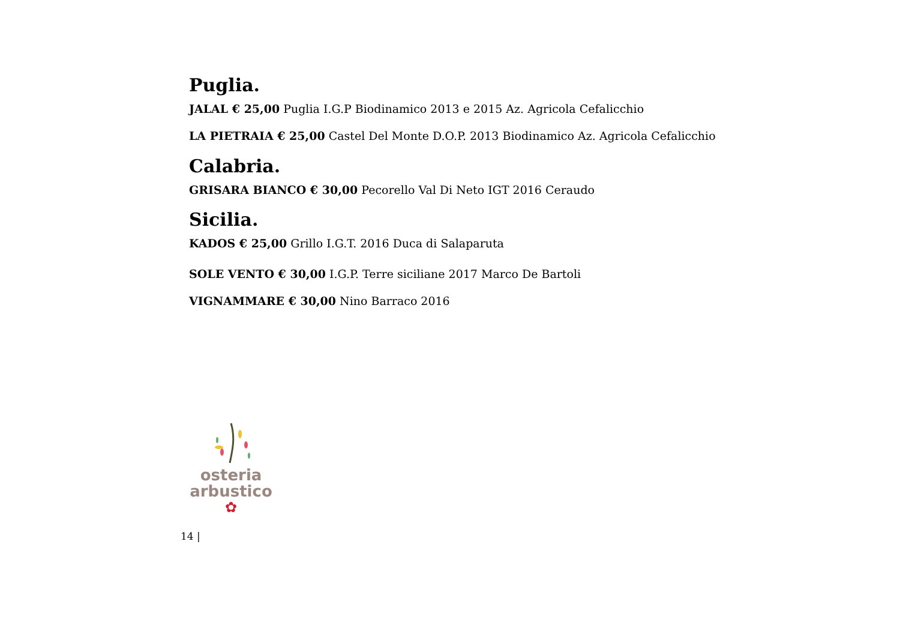Puglia.
JALAL € 25,00 Puglia I.G.P Biodinamico 2013 e 2015 Az. Agricola Cefalicchio
LA PIETRAIA € 25,00 Castel Del Monte D.O.P. 2013 Biodinamico Az. Agricola Cefalicchio
Calabria.
GRISARA BIANCO € 30,00 Pecorello Val Di Neto IGT 2016 Ceraudo
Sicilia.
KADOS € 25,00 Grillo I.G.T. 2016 Duca di Salaparuta
SOLE VENTO € 30,00 I.G.P. Terre siciliane 2017 Marco De Bartoli
VIGNAMMARE € 30,00 Nino Barraco 2016
osteria
arbustico
✿
14 |